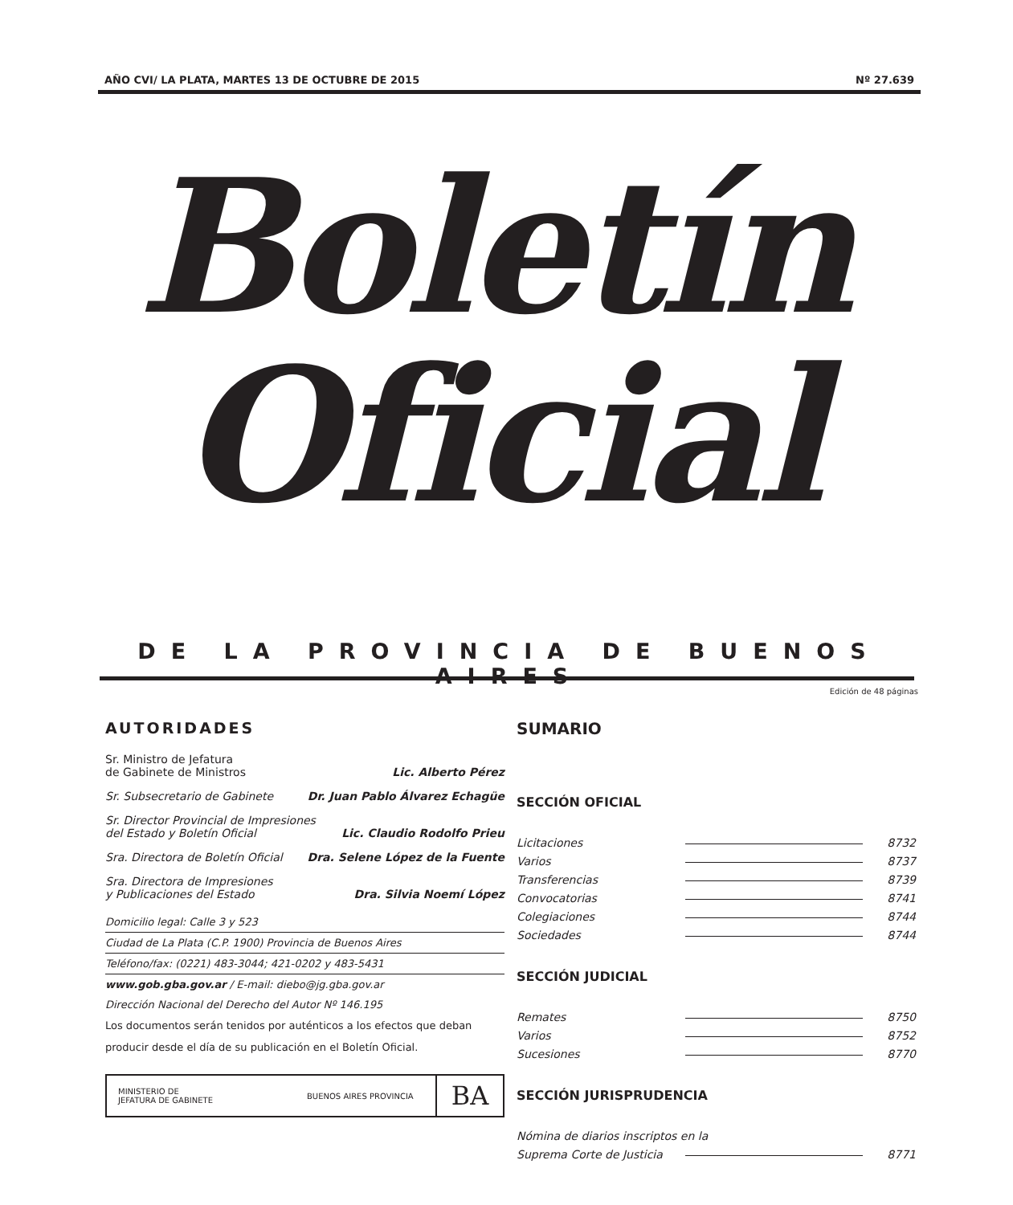AÑO CVI/ LA PLATA, MARTES 13 DE OCTUBRE DE 2015 Nº 27.639
Boletín
Oficial
DE LA PROVINCIA DE BUENOS AIRES
Edición de 48 páginas
AUTORIDADES
Sr. Ministro de Jefatura
de Gabinete de Ministros Lic. Alberto Pérez
Sr. Subsecretario de Gabinete Dr. Juan Pablo Álvarez Echagüe
Sr. Director Provincial de Impresiones
del Estado y Boletín Oficial Lic. Claudio Rodolfo Prieu
Sra. Directora de Boletín Oficial Dra. Selene López de la Fuente
Sra. Directora de Impresiones
y Publicaciones del Estado Dra. Silvia Noemí López
Domicilio legal: Calle 3 y 523
Ciudad de La Plata (C.P. 1900) Provincia de Buenos Aires
Teléfono/fax: (0221) 483-3044; 421-0202 y 483-5431
www.gob.gba.gov.ar / E-mail: diebo@jg.gba.gov.ar
Dirección Nacional del Derecho del Autor Nº 146.195
Los documentos serán tenidos por auténticos a los efectos que deban producir desde el día de su publicación en el Boletín Oficial.
MINISTERIO DE
JEFATURA DE GABINETE BUENOS AIRES PROVINCIA BA
SUMARIO
SECCIÓN OFICIAL
Licitaciones 8732
Varios 8737
Transferencias 8739
Convocatorias 8741
Colegiaciones 8744
Sociedades 8744
SECCIÓN JUDICIAL
Remates 8750
Varios 8752
Sucesiones 8770
SECCIÓN JURISPRUDENCIA
Nómina de diarios inscriptos en la
Suprema Corte de Justicia 8771